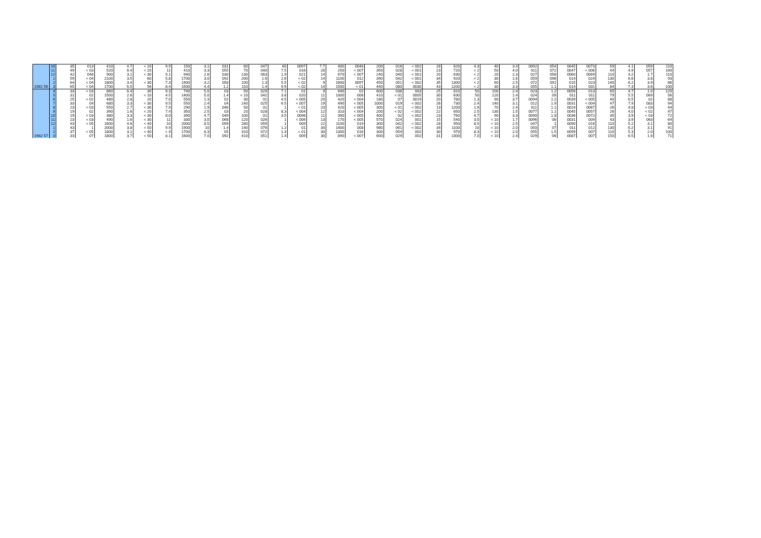| 1981 56 | 10 | 35 | 013 | 410 | 4.7 | < 20 | 9.9 | 150 | 3.1 | 031 | 60 | 047 | 60 | 0097 | 7.7 | 400 | 0048 | 200 | 016 | < 002 | 28 | 620 | 4.3 | 40 | 3.4 | 0092 | 054 | 0045 | 0073 | 59 | 4.1 | 059 | 110 |
| | 11 | 49 | < 03 | 520 | 6.4 | < 20 | 11 | 410 | 3.3 | 055 | 70 | 040 | 7.5 | 016 | 28 | 250 | < 007 | 350 | 028 | < 001 | 23 | 720 | < 2 | 50 | 4.0 | 011 | 072 | 0047 | < 006 | 44 | 4.9 | 057 | 160 |
| | 12 | 42 | 048 | 900 | 3.1 | < 30 | 9.1 | 940 | 2.6 | 030 | 130 | 063 | 1.9 | 021 | 14 | 670 | < 007 | 240 | 040 | < 001 | 20 | 630 | < 2 | 20 | 2.3 | 027 | 058 | 0060 | 0069 | 110 | 4.2 | 1.7 | 110 |
| | 1 | 59 | < 04 | 2100 | 3.5 | 60 | 5.8 | 1700 | 3.0 | 092 | 200 | 1.6 | 2.6 | < 02 | 14 | 1100 | 012 | 390 | 042 | < 001 | 34 | 920 | < 2 | 30 | 1.6 | 059 | 096 | 014 | 024 | 130 | 6.6 | 3.8 | 93 |
| | 2 | 64 | < 04 | 1800 | 3.4 | < 30 | 7.3 | 1400 | 3.2 | 058 | 100 | 1.3 | 5.5 | < 02 | 9 | 1600 | 0097 | 450 | 051 | < 002 | 35 | 1300 | < 2 | 60 | 2.5 | 072 | 091 | 015 | 023 | 140 | 6.2 | 3.9 | 86 |
| | 3 | 65 | < 04 | 1700 | 6.5 | 56 | 8.4 | 1500 | 4.4 | 1.2 | 110 | 1.4 | 9.9 | < 02 | 14 | 1500 | < 01 | 440 | 080 | 0030 | 43 | 1200 | < 2 | 30 | 3.3 | 055 | 1.1 | 014 | 031 | 84 | 7.3 | 3.6 | 100 |
| 1982 57 | 4 | 33 | < 03 | 860 | 6.4 | 30 | 9.3 | 740 | 5.0 | 03 | 50 | 029 | 7.1 | 01 | 9 | 640 | 02 | 600 | 038 | 003 | 25 | 810 | 50 | 100 | 2.4 | 023 | 1.2 | 0056 | 013 | 65 | 4.7 | 1.0 | 120 |
| | 5 | 31 | 02 | 1500 | 2.6 | < 10 | 4.5 | 1400 | 5.0 | 1.4 | < 10 | 042 | 3.8 | 020 | 11 | 1000 | 008 | 410 | < 01 | 0005 | 30 | 630 | 50 | 120 | 1.4 | 024 | 09 | 011 | 011 | 79 | 5.5 | 069 | 56 |
| | 6 | 25 | < 02 | 480 | 2.8 | 20 | 7.0 | 550 | 1.3 | 02 | 30 | 01 | 4.5 | < 005 | 20 | 420 | < 004 | 180 | 07 | 0019 | 20 | 780 | 1.3 | 90 | 3.7 | 0094 | 1.2 | 0039 | < 005 | 40 | 6.5 | 02 | 88 |
| | 7 | 33 | 04 | 680 | 3.3 | < 30 | 9.5 | 550 | 2.4 | 04 | 140 | 025 | 6.5 | < 007 | 19 | 490 | < 005 | 1000 | 019 | < 002 | 26 | 730 | 2.4 | 140 | 3.1 | 012 | 1.9 | 0031 | < 004 | 47 | 7.9 | 083 | 94 |
| | 8 | 23 | < 03 | 550 | 2.7 | < 30 | 7.9 | 290 | 1.9 | 046 | 50 | 01 | 1 | < 01 | 20 | 420 | < 005 | 300 | < 01 | < 002 | 13 | 1200 | 1.9 | 70 | 2.4 | 011 | 1.1 | 0024 | 0067 | 26 | 4.8 | < 03 | 44 |
| | 9 | 19 | 02 | 390 | 1.6 | < 20 | 7.4 | 350 | 2.5 | 03 | 20 | 028 | 8.3 | < 004 | 12 | 310 | < 004 | 200 | < 02 | < 002 | 22 | 650 | 2.5 | 130 | 1.5 | 0077 | 1.1 | 0045 | 0057 | 26 | 4.0 | < 02 | 47 |
| | 10 | 19 | < 03 | 380 | 3.3 | < 30 | 8.0 | 390 | 4.7 | 049 | 100 | 01 | 3.5 | 0096 | 11 | 390 | < 005 | 400 | 02 | < 002 | 23 | 760 | 4.7 | 90 | 3.3 | 0090 | 1.8 | 0036 | 0072 | 35 | 3.9 | < 03 | 72 |
| | 11 | 23 | < 03 | 490 | 1.6 | < 30 | 11 | 330 | 3.5 | 068 | 120 | 026 | 1 | < 006 | 13 | 170 | < 005 | 570 | 024 | 001 | 15 | 540 | 3.5 | < 10 | 1.7 | 0096 | 06 | 0031 | 004 | 43 | 3.9 | 063 | 64 |
| | 12 | 43 | < 05 | 1600 | 4.6 | < 40 | 10 | 2000 | 8.5 | 099 | 280 | 059 | 1 | 009 | 22 | 1100 | 019 | 300 | 042 | < 002 | 28 | 950 | 8.5 | < 10 | 2.5 | 047 | 1 | 0090 | 016 | 110 | 5.2 | 3.1 | 80 |
| | 1 | 43 | 1 | 2000 | 3.8 | < 50 | 9.9 | 1900 | 10 | 1.4 | 140 | 076 | 1.2 | 01 | 30 | 1400 | 008 | 980 | 061 | < 002 | 34 | 1100 | 10 | < 10 | 2.0 | 050 | 07 | 011 | 012 | 130 | 6.2 | 3.1 | 91 |
| | 2 | 37 | < 05 | 1800 | 3.1 | < 40 | < 4 | 1700 | 8.3 | 05 | 310 | 072 | 1.3 | < 01 | 30 | 1300 | 016 | 300 | 054 | 002 | 30 | 970 | 8.3 | < 10 | 2.0 | 055 | 1.5 | 0099 | 007 | 110 | 5.3 | 2.0 | 100 |
| | 3 | 33 | 07 | 1800 | 3.7 | < 50 | 8.1 | 1600 | 7.0 | 092 | 410 | 051 | 1.4 | 009 | 30 | 890 | < 007 | 600 | 029 | 002 | 31 | 1300 | 7.0 | < 10 | 2.4 | 029 | 06 | 0087 | 007 | 150 | 6.5 | 1.6 | 71 |